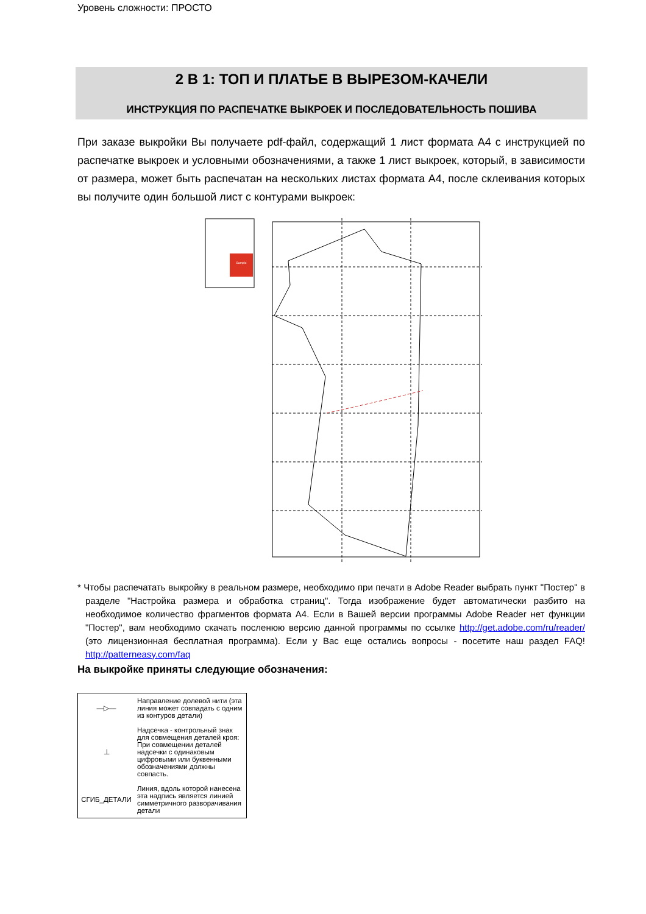Уровень сложности: ПРОСТО
2 В 1: ТОП И ПЛАТЬЕ В ВЫРЕЗОМ-КАЧЕЛИ
ИНСТРУКЦИЯ ПО РАСПЕЧАТКЕ ВЫКРОЕК И ПОСЛЕДОВАТЕЛЬНОСТЬ ПОШИВА
При заказе выкройки Вы получаете pdf-файл, содержащий 1 лист формата А4 с инструкцией по распечатке выкроек и условными обозначениями, а также 1 лист выкроек, который, в зависимости от размера, может быть распечатан на нескольких листах формата А4, после склеивания которых вы получите один большой лист с контурами выкроек:
Sample
* Чтобы распечатать выкройку в реальном размере, необходимо при печати в Adobe Reader выбрать пункт "Постер" в разделе "Настройка размера и обработка страниц". Тогда изображение будет автоматически разбито на необходимое количество фрагментов формата А4. Если в Вашей версии программы Adobe Reader нет функции "Постер", вам необходимо скачать посленюю версию данной программы по ссылке http://get.adobe.com/ru/reader/ (это лицензионная бесплатная программа). Если у Вас еще остались вопросы - посетите наш раздел FAQ! http://patterneasy.com/faq
На выкройке приняты следующие обозначения:
| —▷— | Направление долевой нити (эта линия может совпадать с одним из контуров детали) |
| ⊥ | Надсечка - контрольный знак для совмещения деталей кроя: При совмещении деталей надсечки с одинаковым цифровыми или буквенными обозначениями должны совпасть. |
| СГИБ_ДЕТАЛИ | Линия, вдоль которой нанесена эта надпись является линией симметричного разворачивания детали |